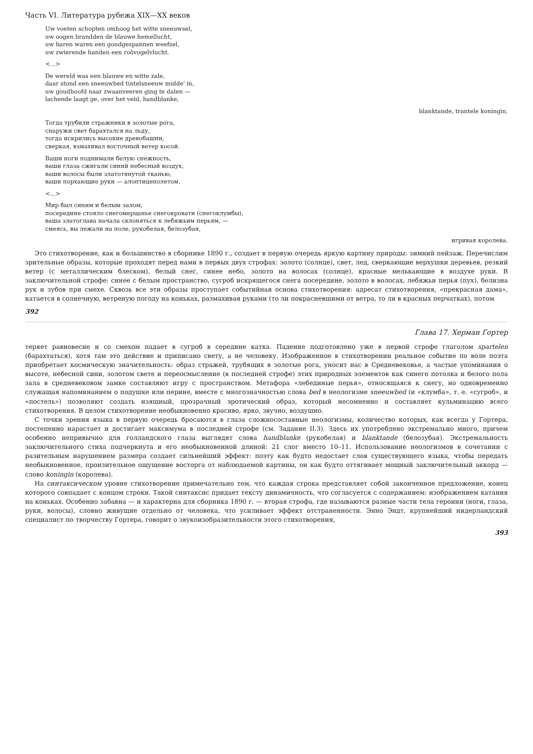Часть VI. Литература рубежа XIX—XX веков
Uw voeten schopten omhoog het witte sneeuwsel,
uw oogen brandden de blauwe hemellucht,
uw haren waren een goudgespannen weefsel,
uw zwierende handen een roôvogelvlucht.
<...>
De wereld was een blauwe en witte zale,
daar stond een sneeuwbed tintelsneeuw midde' in,
uw goudhoofd naar zwaanveeren ging te dalen —
lachende laagt ge, over het veld, handblanke,
blanktande, trantele koningin.
Тогда трубили стражники в золотые рога,
снаружи свет барахтался на льду,
тогда искрились высокие древобашни,
сверкая, взмахивал восточный ветер косой.
Ваши ноги поднимали белую снежность,
ваши глаза сжигали синий небесный воздух,
ваши волосы были златотянутой тканью,
ваши порхающие руки — алоптицеполетом.
<...>
Мир был синим и белым залом,
посередине стояло снегомерцанье снегокровати (снегоклумбы),
ваша златоглава начала склоняться к лебяжьим перьям, —
смеясь, вы лежали на поле, рукобелая, белозубая,
игривая королева.
Это стихотворение, как и большинство в сборнике 1890 г., создает в первую очередь яркую картину природы: зимний пейзаж. Перечислим зрительные образы, которые проходят перед нами в первых двух строфах: золото (солнце), свет, лед, сверкающие верхушки деревьев, резкий ветер (с металлическим блеском), белый снег, синее небо, золото на волосах (солнце), красные мелькающие в воздухе руки. В заключительной строфе: синее с белым пространство, сугроб искрящегося снега посередине, золото в волосах, лебяжьи перья (пух), белизна рук и зубов при смехе. Сквозь все эти образы проступает событийная основа стихотворения: адресат стихотворения, «прекрасная дама», катается в солнечную, ветреную погоду на коньках, размахивая руками (то ли покрасневшими от ветра, то ли в красных перчатках), потом
392
Глава 17. Херман Гортер
теряет равновесие и со смехом падает в сугроб в середине катка. Падение подготовлено уже в первой строфе глаголом spartelen (барахтаться), хотя там это действие и приписано свету, а не человеку. Изображенное в стихотворении реальное событие по воле поэта приобретает космическую значительность: образ стражей, трубящих в золотые рога, уносит нас в Средневековье, а частые упоминания о высоте, небесной сини, золотом свете и переосмысление (в последней строфе) этих природных элементов как синего потолка и белого пола зала в средневековом замке составляют игру с пространством. Метафора «лебединые перья», относящаяся к снегу, но одновременно служащая напоминанием о подушке или перине, вместе с многозначностью слова bed в неологизме sneeuwbed (и «клумба», т. е. «сугроб», и «постель») позволяют создать изящный, прозрачный эротический образ, который несомненно и составляет кульминацию всего стихотворения. В целом стихотворение необыкновенно красиво, ярко, звучно, воздушно.
С точки зрения языка в первую очередь бросаются в глаза сложносоставные неологизмы, количество которых, как всегда у Гортера, постепенно нарастает и достигает максимума в последней строфе (см. Задание II.3). Здесь их употреблено экстремально много, причем особенно непривычно для голландского глаза выглядят слова handblanke (рукобелая) и blanktande (белозубая). Экстремальность заключительного стиха подчеркнута и его необыкновенной длиной: 21 слог вместо 10–11. Использование неологизмов в сочетании с разительным нарушением размера создает сильнейший эффект: поэту как будто недостает слов существующего языка, чтобы передать необыкновенное, пронзительное ощущение восторга от наблюдаемой картины, он как будто оттягивает мощный заключительный аккорд — слово koningin (королева).
На синтаксическом уровне стихотворение примечательно тем, что каждая строка представляет собой законченное предложение, конец которого совпадает с концом строки. Такой синтаксис придает тексту динамичность, что согласуется с содержанием: изображением катания на коньках. Особенно забавна — и характерна для сборника 1890 г. — вторая строфа, где называются разные части тела героини (ноги, глаза, руки, волосы), словно живущие отдельно от человека, что усиливает эффект отстраненности. Энно Эндт, крупнейший нидерландский специалист по творчеству Гортера, говорит о звукоизобразительности этого стихотворения,
393